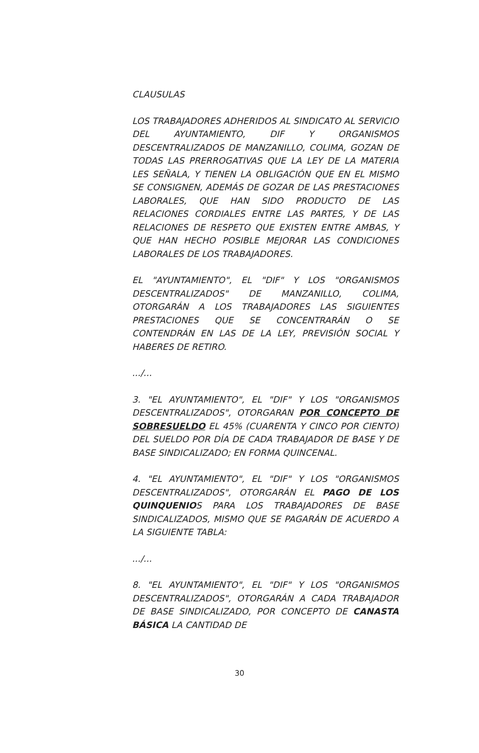CLAUSULAS
LOS TRABAJADORES ADHERIDOS AL SINDICATO AL SERVICIO DEL AYUNTAMIENTO, DIF Y ORGANISMOS DESCENTRALIZADOS DE MANZANILLO, COLIMA, GOZAN DE TODAS LAS PRERROGATIVAS QUE LA LEY DE LA MATERIA LES SEÑALA, Y TIENEN LA OBLIGACIÓN QUE EN EL MISMO SE CONSIGNEN, ADEMÁS DE GOZAR DE LAS PRESTACIONES LABORALES, QUE HAN SIDO PRODUCTO DE LAS RELACIONES CORDIALES ENTRE LAS PARTES, Y DE LAS RELACIONES DE RESPETO QUE EXISTEN ENTRE AMBAS, Y QUE HAN HECHO POSIBLE MEJORAR LAS CONDICIONES LABORALES DE LOS TRABAJADORES.
EL "AYUNTAMIENTO", EL "DIF" Y LOS "ORGANISMOS DESCENTRALIZADOS" DE MANZANILLO, COLIMA, OTORGARÁN A LOS TRABAJADORES LAS SIGUIENTES PRESTACIONES QUE SE CONCENTRARÁN O SE CONTENDRÁN EN LAS DE LA LEY, PREVISIÓN SOCIAL Y HABERES DE RETIRO.
.../...
3. "EL AYUNTAMIENTO", EL "DIF" Y LOS "ORGANISMOS DESCENTRALIZADOS", OTORGARAN POR CONCEPTO DE SOBRESUELDO EL 45% (CUARENTA Y CINCO POR CIENTO) DEL SUELDO POR DÍA DE CADA TRABAJADOR DE BASE Y DE BASE SINDICALIZADO; EN FORMA QUINCENAL.
4. "EL AYUNTAMIENTO", EL "DIF" Y LOS "ORGANISMOS DESCENTRALIZADOS", OTORGARÁN EL PAGO DE LOS QUINQUENIOS PARA LOS TRABAJADORES DE BASE SINDICALIZADOS, MISMO QUE SE PAGARÁN DE ACUERDO A LA SIGUIENTE TABLA:
.../...
8. "EL AYUNTAMIENTO", EL "DIF" Y LOS "ORGANISMOS DESCENTRALIZADOS", OTORGARÁN A CADA TRABAJADOR DE BASE SINDICALIZADO, POR CONCEPTO DE CANASTA BÁSICA LA CANTIDAD DE
30